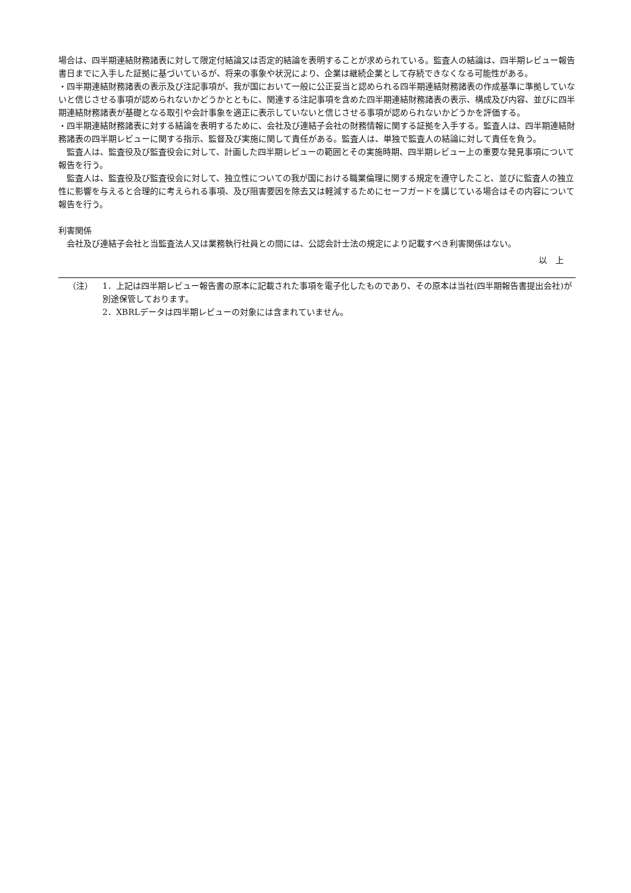場合は、四半期連結財務諸表に対して限定付結論又は否定的結論を表明することが求められている。監査人の結論は、四半期レビュー報告書日までに入手した証拠に基づいているが、将来の事象や状況により、企業は継続企業として存続できなくなる可能性がある。
・四半期連結財務諸表の表示及び注記事項が、我が国において一般に公正妥当と認められる四半期連結財務諸表の作成基準に準拠していないと信じさせる事項が認められないかどうかとともに、関連する注記事項を含めた四半期連結財務諸表の表示、構成及び内容、並びに四半期連結財務諸表が基礎となる取引や会計事象を適正に表示していないと信じさせる事項が認められないかどうかを評価する。
・四半期連結財務諸表に対する結論を表明するために、会社及び連結子会社の財務情報に関する証拠を入手する。監査人は、四半期連結財務諸表の四半期レビューに関する指示、監督及び実施に関して責任がある。監査人は、単独で監査人の結論に対して責任を負う。
監査人は、監査役及び監査役会に対して、計画した四半期レビューの範囲とその実施時期、四半期レビュー上の重要な発見事項について報告を行う。
監査人は、監査役及び監査役会に対して、独立性についての我が国における職業倫理に関する規定を遵守したこと、並びに監査人の独立性に影響を与えると合理的に考えられる事項、及び阻害要因を除去又は軽減するためにセーフガードを講じている場合はその内容について報告を行う。
利害関係
会社及び連結子会社と当監査法人又は業務執行社員との間には、公認会計士法の規定により記載すべき利害関係はない。
以　上
（注） 1．上記は四半期レビュー報告書の原本に記載された事項を電子化したものであり、その原本は当社(四半期報告書提出会社)が別途保管しております。
2．XBRLデータは四半期レビューの対象には含まれていません。